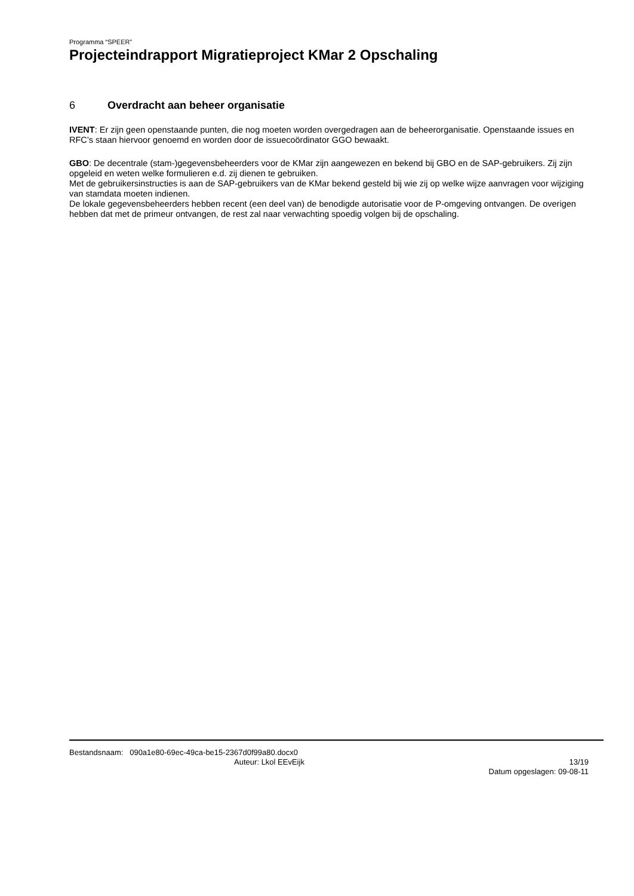Programma “SPEER”
Projecteindrapport Migratieproject KMar 2 Opschaling
6 Overdracht aan beheer organisatie
IVENT: Er zijn geen openstaande punten, die nog moeten worden overgedragen aan de beheerorganisatie. Openstaande issues en RFC’s staan hiervoor genoemd en worden door de issuecoördinator GGO bewaakt.
GBO: De decentrale (stam-)gegevensbeheerders voor de KMar zijn aangewezen en bekend bij GBO en de SAP-gebruikers. Zij zijn opgeleid en weten welke formulieren e.d. zij dienen te gebruiken.
Met de gebruikersinstructies is aan de SAP-gebruikers van de KMar bekend gesteld bij wie zij op welke wijze aanvragen voor wijziging van stamdata moeten indienen.
De lokale gegevensbeheerders hebben recent (een deel van) de benodigde autorisatie voor de P-omgeving ontvangen. De overigen hebben dat met de primeur ontvangen, de rest zal naar verwachting spoedig volgen bij de opschaling.
Bestandsnaam: 090a1e80-69ec-49ca-be15-2367d0f99a80.docx0
Auteur: Lkol EEvEijk 13/19
Datum opgeslagen: 09-08-11